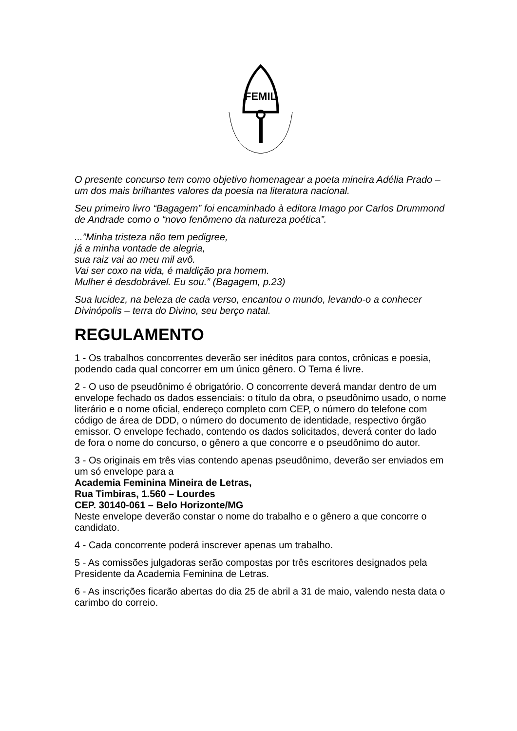FEMIL
O presente concurso tem como objetivo homenagear a poeta mineira Adélia Prado – um dos mais brilhantes valores da poesia na literatura nacional.
Seu primeiro livro “Bagagem” foi encaminhado à editora Imago por Carlos Drummond de Andrade como o “novo fenômeno da natureza poética”.
...”Minha tristeza não tem pedigree,
já a minha vontade de alegria,
sua raiz vai ao meu mil avô.
Vai ser coxo na vida, é maldição pra homem.
Mulher é desdobrável. Eu sou.” (Bagagem, p.23)
Sua lucidez, na beleza de cada verso, encantou o mundo, levando-o a conhecer Divinópolis – terra do Divino, seu berço natal.
REGULAMENTO
1 - Os trabalhos concorrentes deverão ser inéditos para contos, crônicas e poesia, podendo cada qual concorrer em um único gênero. O Tema é livre.
2 - O uso de pseudônimo é obrigatório. O concorrente deverá mandar dentro de um envelope fechado os dados essenciais: o título da obra, o pseudônimo usado, o nome literário e o nome oficial, endereço completo com CEP, o número do telefone com código de área de DDD, o número do documento de identidade, respectivo órgão emissor. O envelope fechado, contendo os dados solicitados, deverá conter do lado de fora o nome do concurso, o gênero a que concorre e o pseudônimo do autor.
3 - Os originais em três vias contendo apenas pseudônimo, deverão ser enviados em um só envelope para a
Academia Feminina Mineira de Letras,
Rua Timbiras, 1.560 – Lourdes
CEP. 30140-061 – Belo Horizonte/MG
Neste envelope deverão constar o nome do trabalho e o gênero a que concorre o candidato.
4 - Cada concorrente poderá inscrever apenas um trabalho.
5 - As comissões julgadoras serão compostas por três escritores designados pela Presidente da Academia Feminina de Letras.
6 - As inscrições ficarão abertas do dia 25 de abril a 31 de maio, valendo nesta data o carimbo do correio.